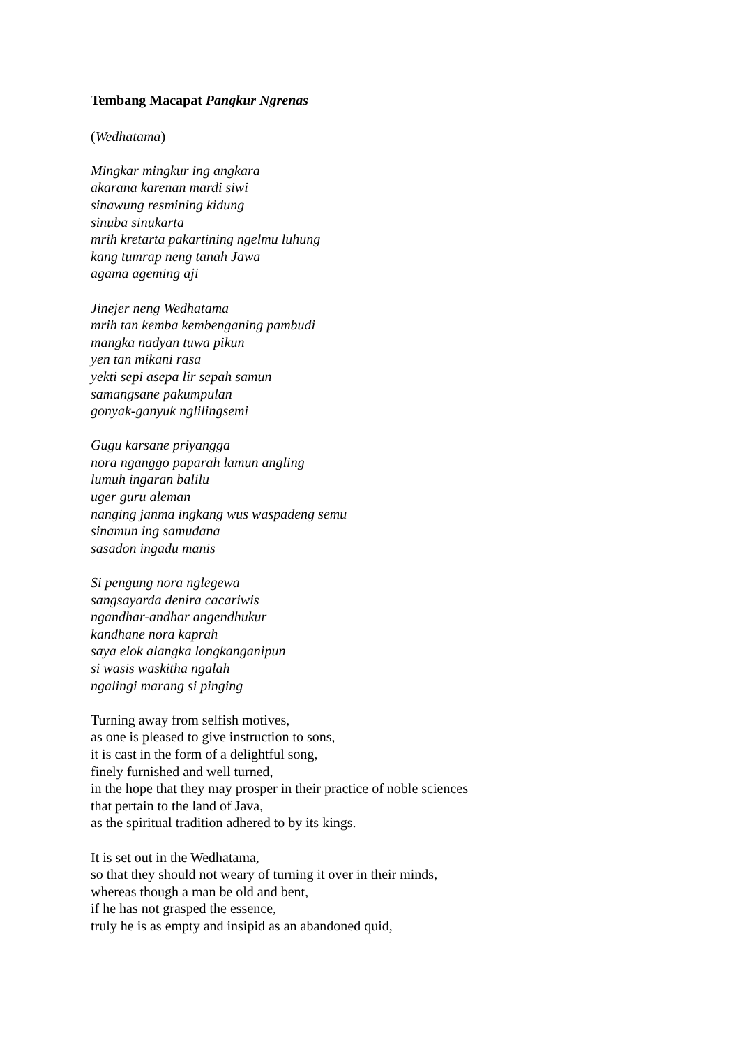Tembang Macapat Pangkur Ngrenas
(Wedhatama)
Mingkar mingkur ing angkara
akarana karenan mardi siwi
sinawung resmining kidung
sinuba sinukarta
mrih kretarta pakartining ngelmu luhung
kang tumrap neng tanah Jawa
agama ageming aji
Jinejer neng Wedhatama
mrih tan kemba kembenganing pambudi
mangka nadyan tuwa pikun
yen tan mikani rasa
yekti sepi asepa lir sepah samun
samangsane pakumpulan
gonyak-ganyuk nglilingsemi
Gugu karsane priyangga
nora nganggo paparah lamun angling
lumuh ingaran balilu
uger guru aleman
nanging janma ingkang wus waspadeng semu
sinamun ing samudana
sasadon ingadu manis
Si pengung nora nglegewa
sangsayarda denira cacariwis
ngandhar-andhar angendhukur
kandhane nora kaprah
saya elok alangka longkanganipun
si wasis waskitha ngalah
ngalingi marang si pinging
Turning away from selfish motives,
as one is pleased to give instruction to sons,
it is cast in the form of a delightful song,
finely furnished and well turned,
in the hope that they may prosper in their practice of noble sciences
that pertain to the land of Java,
as the spiritual tradition adhered to by its kings.
It is set out in the Wedhatama,
so that they should not weary of turning it over in their minds,
whereas though a man be old and bent,
if he has not grasped the essence,
truly he is as empty and insipid as an abandoned quid,